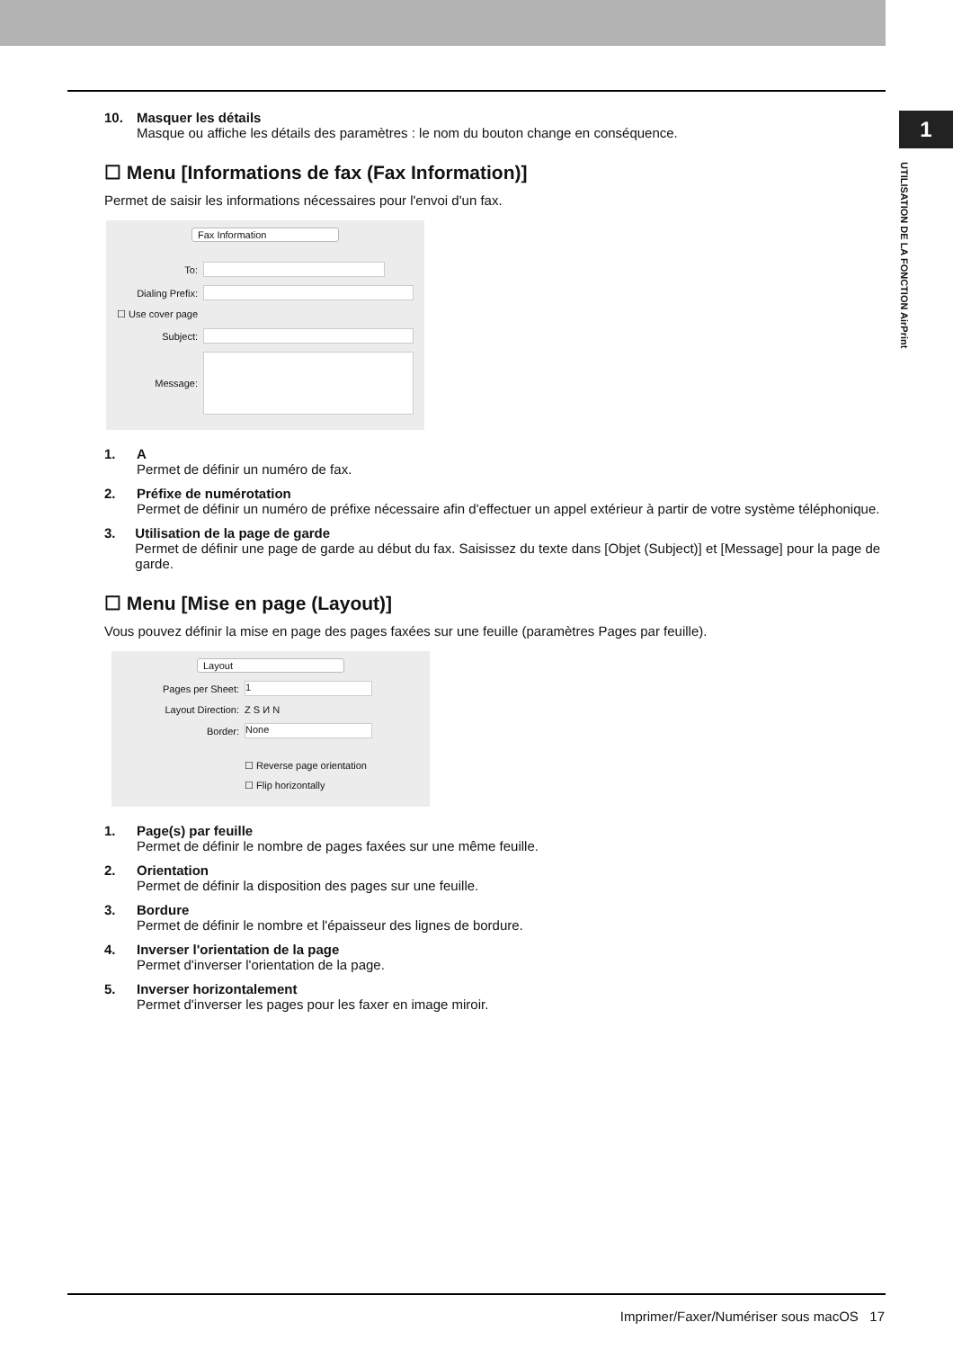1
UTILISATION DE LA FONCTION AirPrint
10. Masquer les détails
Masque ou affiche les détails des paramètres : le nom du bouton change en conséquence.
☐ Menu [Informations de fax (Fax Information)]
Permet de saisir les informations nécessaires pour l'envoi d'un fax.
Fax Information
To:
Dialing Prefix:
☐ Use cover page
Subject:
Message:
1. A
Permet de définir un numéro de fax.
2. Préfixe de numérotation
Permet de définir un numéro de préfixe nécessaire afin d'effectuer un appel extérieur à partir de votre système téléphonique.
3. Utilisation de la page de garde
Permet de définir une page de garde au début du fax. Saisissez du texte dans [Objet (Subject)] et [Message] pour la page de garde.
☐ Menu [Mise en page (Layout)]
Vous pouvez définir la mise en page des pages faxées sur une feuille (paramètres Pages par feuille).
Layout
Pages per Sheet: 1
Layout Direction: Z S И N
Border: None
☐ Reverse page orientation
☐ Flip horizontally
1. Page(s) par feuille
Permet de définir le nombre de pages faxées sur une même feuille.
2. Orientation
Permet de définir la disposition des pages sur une feuille.
3. Bordure
Permet de définir le nombre et l'épaisseur des lignes de bordure.
4. Inverser l'orientation de la page
Permet d'inverser l'orientation de la page.
5. Inverser horizontalement
Permet d'inverser les pages pour les faxer en image miroir.
Imprimer/Faxer/Numériser sous macOS 17